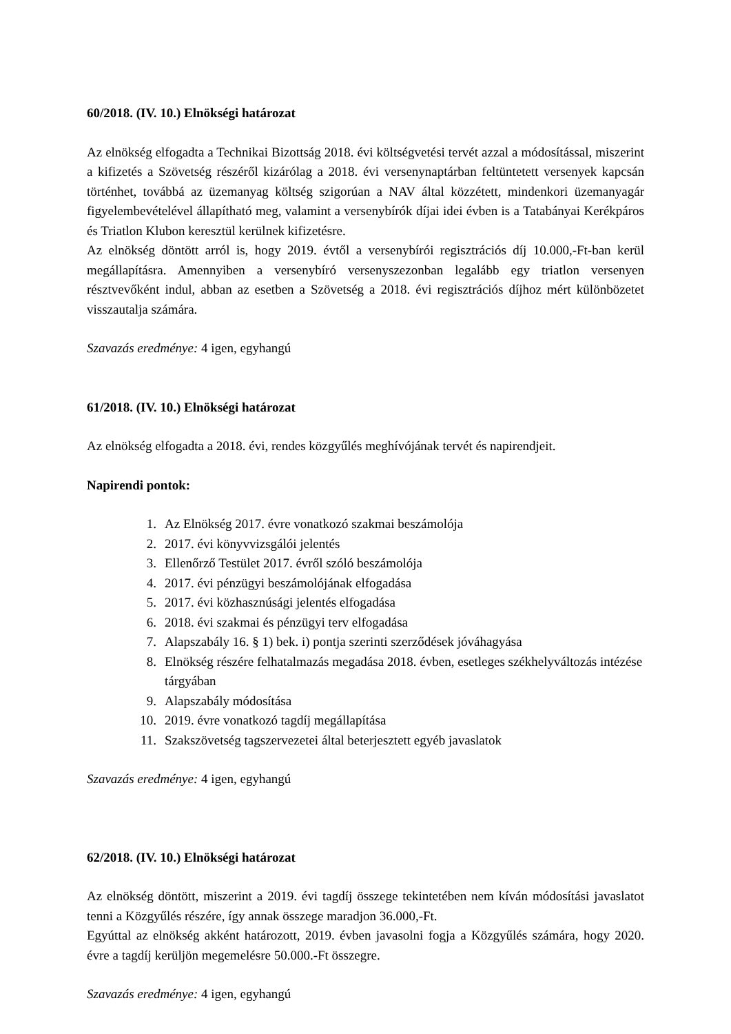60/2018. (IV. 10.) Elnökségi határozat
Az elnökség elfogadta a Technikai Bizottság 2018. évi költségvetési tervét azzal a módosítással, miszerint a kifizetés a Szövetség részéről kizárólag a 2018. évi versenynaptárban feltüntetett versenyek kapcsán történhet, továbbá az üzemanyag költség szigorúan a NAV által közzétett, mindenkori üzemanyagár figyelembevételével állapítható meg, valamint a versenybírók díjai idei évben is a Tatabányai Kerékpáros és Triatlon Klubon keresztül kerülnek kifizetésre.
Az elnökség döntött arról is, hogy 2019. évtől a versenybírói regisztrációs díj 10.000,-Ft-ban kerül megállapításra. Amennyiben a versenybíró versenyszezonban legalább egy triatlon versenyen résztvevőként indul, abban az esetben a Szövetség a 2018. évi regisztrációs díjhoz mért különbözetet visszautalja számára.
Szavazás eredménye: 4 igen, egyhangú
61/2018. (IV. 10.) Elnökségi határozat
Az elnökség elfogadta a 2018. évi, rendes közgyűlés meghívójának tervét és napirendjeit.
Napirendi pontok:
1. Az Elnökség 2017. évre vonatkozó szakmai beszámolója
2. 2017. évi könyvvizsgálói jelentés
3. Ellenőrző Testület 2017. évről szóló beszámolója
4. 2017. évi pénzügyi beszámolójának elfogadása
5. 2017. évi közhasznúsági jelentés elfogadása
6. 2018. évi szakmai és pénzügyi terv elfogadása
7. Alapszabály 16. § 1) bek. i) pontja szerinti szerződések jóváhagyása
8. Elnökség részére felhatalmazás megadása 2018. évben, esetleges székhelyváltozás intézése tárgyában
9. Alapszabály módosítása
10. 2019. évre vonatkozó tagdíj megállapítása
11. Szakszövetség tagszervezetei által beterjesztett egyéb javaslatok
Szavazás eredménye: 4 igen, egyhangú
62/2018. (IV. 10.) Elnökségi határozat
Az elnökség döntött, miszerint a 2019. évi tagdíj összege tekintetében nem kíván módosítási javaslatot tenni a Közgyűlés részére, így annak összege maradjon 36.000,-Ft.
Egyúttal az elnökség akként határozott, 2019. évben javasolni fogja a Közgyűlés számára, hogy 2020. évre a tagdíj kerüljön megemelésre 50.000.-Ft összegre.
Szavazás eredménye: 4 igen, egyhangú